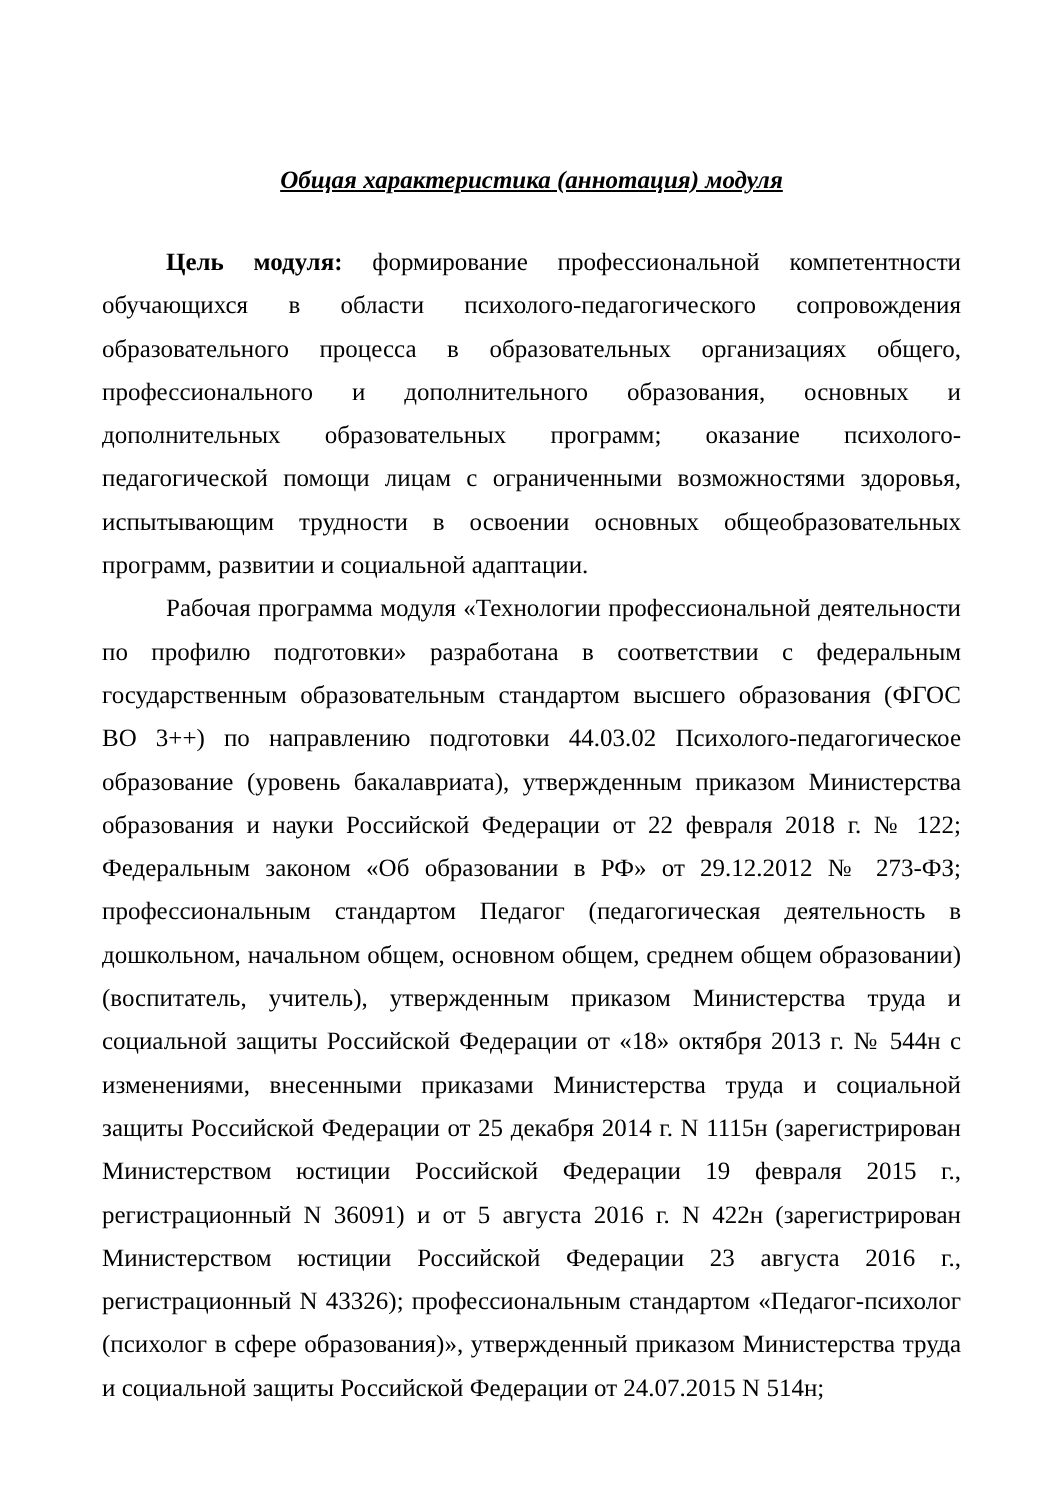Общая характеристика (аннотация) модуля
Цель модуля: формирование профессиональной компетентности обучающихся в области психолого-педагогического сопровождения образовательного процесса в образовательных организациях общего, профессионального и дополнительного образования, основных и дополнительных образовательных программ; оказание психолого-педагогической помощи лицам с ограниченными возможностями здоровья, испытывающим трудности в освоении основных общеобразовательных программ, развитии и социальной адаптации.
Рабочая программа модуля «Технологии профессиональной деятельности по профилю подготовки» разработана в соответствии с федеральным государственным образовательным стандартом высшего образования (ФГОС ВО 3++) по направлению подготовки 44.03.02 Психолого-педагогическое образование (уровень бакалавриата), утвержденным приказом Министерства образования и науки Российской Федерации от 22 февраля 2018 г. № 122; Федеральным законом «Об образовании в РФ» от 29.12.2012 № 273-ФЗ; профессиональным стандартом Педагог (педагогическая деятельность в дошкольном, начальном общем, основном общем, среднем общем образовании) (воспитатель, учитель), утвержденным приказом Министерства труда и социальной защиты Российской Федерации от «18» октября 2013 г. № 544н с изменениями, внесенными приказами Министерства труда и социальной защиты Российской Федерации от 25 декабря 2014 г. N 1115н (зарегистрирован Министерством юстиции Российской Федерации 19 февраля 2015 г., регистрационный N 36091) и от 5 августа 2016 г. N 422н (зарегистрирован Министерством юстиции Российской Федерации 23 августа 2016 г., регистрационный N 43326); профессиональным стандартом «Педагог-психолог (психолог в сфере образования)», утвержденный приказом Министерства труда и социальной защиты Российской Федерации от 24.07.2015 N 514н;